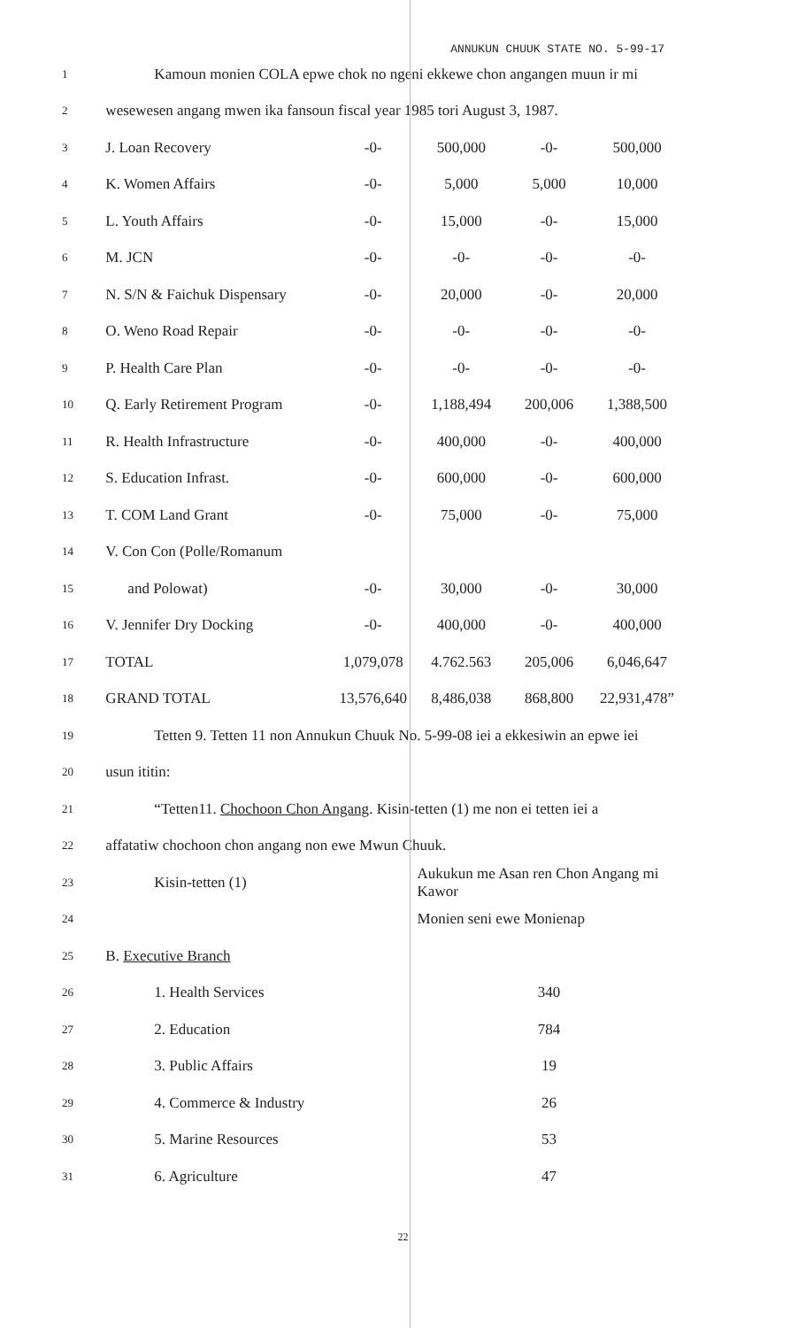ANNUKUN CHUUK STATE NO. 5-99-17
| 1 | Kamoun monien COLA epwe chok no ngeni ekkewe chon angangen muun ir mi | | | | |
| 2 | wesewesen angang mwen ika fansoun fiscal year 1985 tori August 3, 1987. | | | | |
| 3 | J. Loan Recovery | -0- | 500,000 | -0- | 500,000 |
| 4 | K. Women Affairs | -0- | 5,000 | 5,000 | 10,000 |
| 5 | L. Youth Affairs | -0- | 15,000 | -0- | 15,000 |
| 6 | M. JCN | -0- | -0- | -0- | -0- |
| 7 | N. S/N & Faichuk Dispensary | -0- | 20,000 | -0- | 20,000 |
| 8 | O. Weno Road Repair | -0- | -0- | -0- | -0- |
| 9 | P. Health Care Plan | -0- | -0- | -0- | -0- |
| 10 | Q. Early Retirement Program | -0- | 1,188,494 | 200,006 | 1,388,500 |
| 11 | R. Health Infrastructure | -0- | 400,000 | -0- | 400,000 |
| 12 | S. Education Infrast. | -0- | 600,000 | -0- | 600,000 |
| 13 | T. COM Land Grant | -0- | 75,000 | -0- | 75,000 |
| 14 | V. Con Con (Polle/Romanum | | | | |
| 15 | and Polowat) | -0- | 30,000 | -0- | 30,000 |
| 16 | V. Jennifer Dry Docking | -0- | 400,000 | -0- | 400,000 |
| 17 | TOTAL | 1,079,078 | 4.762.563 | 205,006 | 6,046,647 |
| 18 | GRAND TOTAL | 13,576,640 | 8,486,038 | 868,800 | 22,931,478” |
| 19 | Tetten 9. Tetten 11 non Annukun Chuuk No. 5-99-08 iei a ekkesiwin an epwe iei | | | | |
| 20 | usun ititin: | | | | |
| 21 | “Tetten11. Chochoon Chon Angang . Kisin-tetten (1) me non ei tetten iei a | | | | |
| 22 | affatatiw chochoon chon angang non ewe Mwun Chuuk. | | | | |
| 23 | Kisin-tetten (1) | | Aukukun me Asan ren Chon Angang mi Kawor | | |
| 24 | | | Monien seni ewe Monienap | | |
| 25 | B. Executive Branch | | | | |
| 26 | 1. Health Services | | | 340 | |
| 27 | 2. Education | | | 784 | |
| 28 | 3. Public Affairs | | | 19 | |
| 29 | 4. Commerce & Industry | | | 26 | |
| 30 | 5. Marine Resources | | | 53 | |
| 31 | 6. Agriculture | | | 47 | |
22